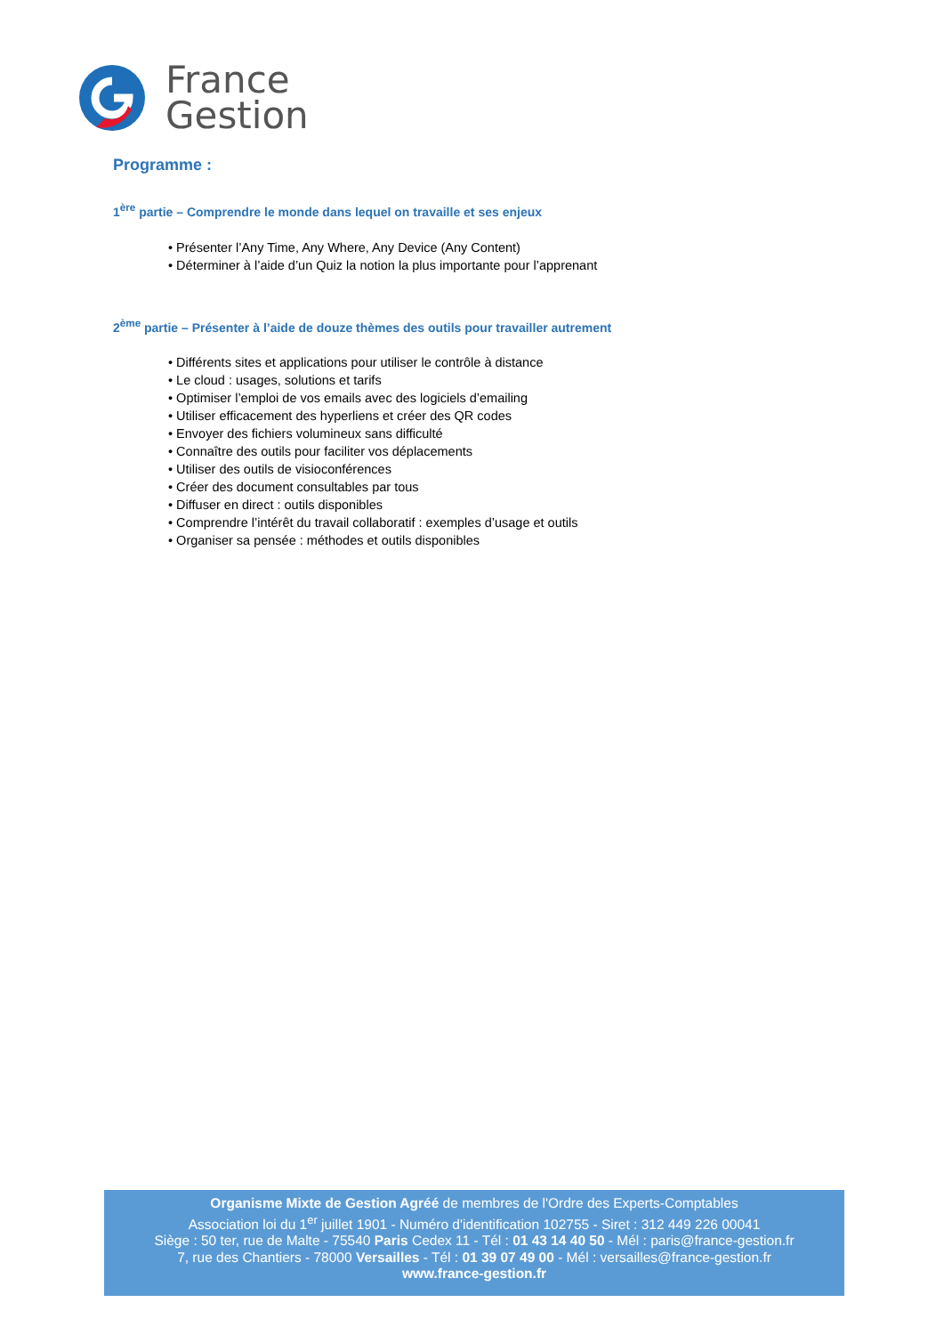France
Gestion
Programme :
1<sup>ère</sup> partie – Comprendre le monde dans lequel on travaille et ses enjeux
Présenter l’Any Time, Any Where, Any Device (Any Content)
Déterminer à l’aide d’un Quiz la notion la plus importante pour l’apprenant
2<sup>ème</sup> partie – Présenter à l’aide de douze thèmes des outils pour travailler autrement
Différents sites et applications pour utiliser le contrôle à distance
Le cloud : usages, solutions et tarifs
Optimiser l’emploi de vos emails avec des logiciels d’emailing
Utiliser efficacement des hyperliens et créer des QR codes
Envoyer des fichiers volumineux sans difficulté
Connaître des outils pour faciliter vos déplacements
Utiliser des outils de visioconférences
Créer des document consultables par tous
Diffuser en direct : outils disponibles
Comprendre l’intérêt du travail collaboratif : exemples d’usage et outils
Organiser sa pensée : méthodes et outils disponibles
Organisme Mixte de Gestion Agréé de membres de l'Ordre des Experts-Comptables
Association loi du 1<sup>er</sup> juillet 1901 - Numéro d'identification 102755 - Siret : 312 449 226 00041
Siège : 50 ter, rue de Malte - 75540 Paris Cedex 11 - Tél : 01 43 14 40 50 - Mél : paris@france-gestion.fr
7, rue des Chantiers - 78000 Versailles - Tél : 01 39 07 49 00 - Mél : versailles@france-gestion.fr
www.france-gestion.fr